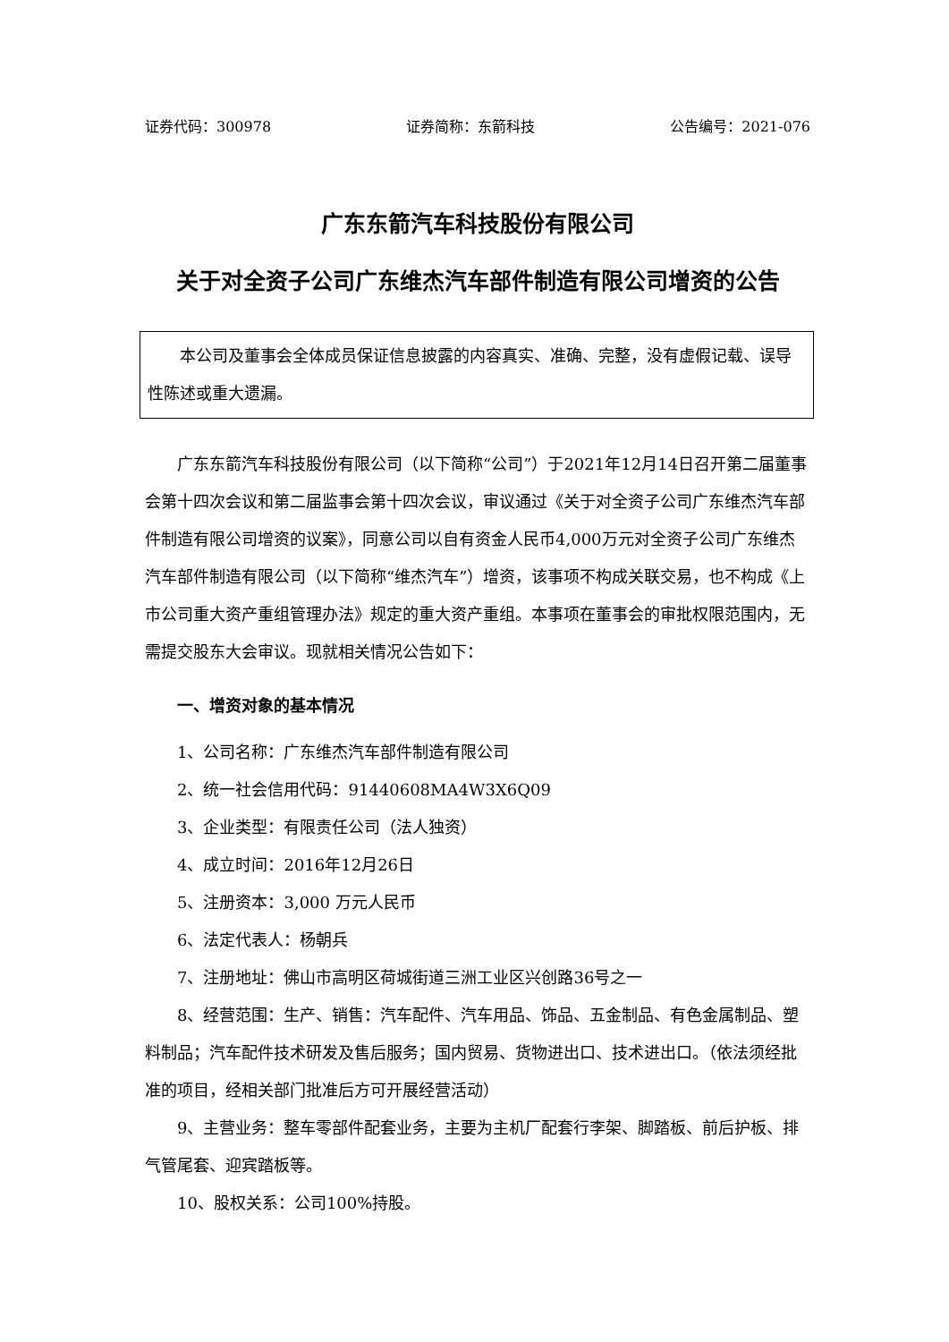证券代码：300978 证券简称：东箭科技 公告编号：2021-076
广东东箭汽车科技股份有限公司
关于对全资子公司广东维杰汽车部件制造有限公司增资的公告
本公司及董事会全体成员保证信息披露的内容真实、准确、完整，没有虚假记载、误导性陈述或重大遗漏。
广东东箭汽车科技股份有限公司（以下简称“公司”）于2021年12月14日召开第二届董事会第十四次会议和第二届监事会第十四次会议，审议通过《关于对全资子公司广东维杰汽车部件制造有限公司增资的议案》，同意公司以自有资金人民币4,000万元对全资子公司广东维杰汽车部件制造有限公司（以下简称“维杰汽车”）增资，该事项不构成关联交易，也不构成《上市公司重大资产重组管理办法》规定的重大资产重组。本事项在董事会的审批权限范围内，无需提交股东大会审议。现就相关情况公告如下：
一、增资对象的基本情况
1、公司名称：广东维杰汽车部件制造有限公司
2、统一社会信用代码：91440608MA4W3X6Q09
3、企业类型：有限责任公司（法人独资）
4、成立时间：2016年12月26日
5、注册资本：3,000 万元人民币
6、法定代表人：杨朝兵
7、注册地址：佛山市高明区荷城街道三洲工业区兴创路36号之一
8、经营范围：生产、销售：汽车配件、汽车用品、饰品、五金制品、有色金属制品、塑料制品；汽车配件技术研发及售后服务；国内贸易、货物进出口、技术进出口。（依法须经批准的项目，经相关部门批准后方可开展经营活动）
9、主营业务：整车零部件配套业务，主要为主机厂配套行李架、脚踏板、前后护板、排气管尾套、迎宾踏板等。
10、股权关系：公司100%持股。